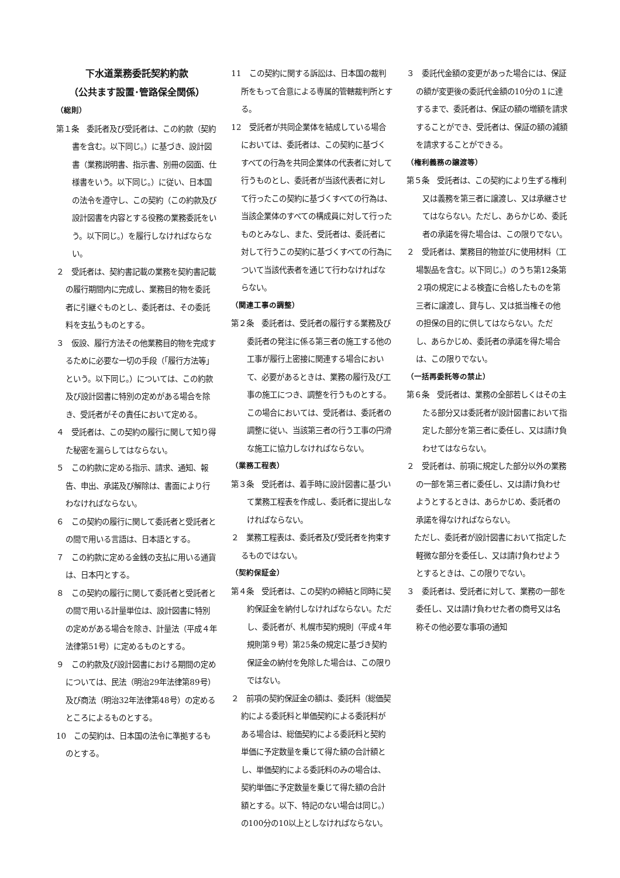下水道業務委託契約約款
（公共ます設置･管路保全関係）
（総則）
第１条　委託者及び受託者は、この約款（契約書を含む。以下同じ。）に基づき、設計図書（業務説明書、指示書、別冊の図面、仕様書をいう。以下同じ。）に従い、日本国の法令を遵守し、この契約（この約款及び設計図書を内容とする役務の業務委託をいう。以下同じ。）を履行しなければならない。
２　受託者は、契約書記載の業務を契約書記載の履行期間内に完成し、業務目的物を委託者に引継ぐものとし、委託者は、その委託料を支払うものとする。
３　仮設、履行方法その他業務目的物を完成するために必要な一切の手段（「履行方法等」という。以下同じ。）については、この約款及び設計図書に特別の定めがある場合を除き、受託者がその責任において定める。
４　受託者は、この契約の履行に関して知り得た秘密を漏らしてはならない。
５　この約款に定める指示、請求、通知、報告、申出、承諾及び解除は、書面により行わなければならない。
６　この契約の履行に関して委託者と受託者との間で用いる言語は、日本語とする。
７　この約款に定める金銭の支払に用いる通貨は、日本円とする。
８　この契約の履行に関して委託者と受託者との間で用いる計量単位は、設計図書に特別の定めがある場合を除き、計量法（平成４年法律第51号）に定めるものとする。
９　この約款及び設計図書における期間の定めについては、民法（明治29年法律第89号）及び商法（明治32年法律第48号）の定めるところによるものとする。
10　この契約は、日本国の法令に準拠するものとする。
11　この契約に関する訴訟は、日本国の裁判所をもって合意による専属的管轄裁判所とする。
12　受託者が共同企業体を結成している場合においては、委託者は、この契約に基づくすべての行為を共同企業体の代表者に対して行うものとし、委託者が当該代表者に対して行ったこの契約に基づくすべての行為は、当該企業体のすべての構成員に対して行ったものとみなし、また、受託者は、委託者に対して行うこの契約に基づくすべての行為について当該代表者を通じて行わなければならない。
（関連工事の調整）
第２条　委託者は、受託者の履行する業務及び委託者の発注に係る第三者の施工する他の工事が履行上密接に関連する場合において、必要があるときは、業務の履行及び工事の施工につき、調整を行うものとする。この場合においては、受託者は、委託者の調整に従い、当該第三者の行う工事の円滑な施工に協力しなければならない。
（業務工程表）
第３条　受託者は、着手時に設計図書に基づいて業務工程表を作成し、委託者に提出しなければならない。
２　業務工程表は、委託者及び受託者を拘束するものではない。
（契約保証金）
第４条　受託者は、この契約の締結と同時に契約保証金を納付しなければならない。ただし、委託者が、札幌市契約規則（平成４年規則第９号）第25条の規定に基づき契約保証金の納付を免除した場合は、この限りではない。
２　前項の契約保証金の額は、委託料（総価契約による委託料と単価契約による委託料がある場合は、総価契約による委託料と契約単価に予定数量を乗じて得た額の合計額とし、単価契約による委託料のみの場合は、契約単価に予定数量を乗じて得た額の合計額とする。以下、特記のない場合は同じ。）の100分の10以上としなければならない。
３　委託代金額の変更があった場合には、保証の額が変更後の委託代金額の10分の１に達するまで、委託者は、保証の額の増額を請求することができ、受託者は、保証の額の減額を請求することができる。
（権利義務の譲渡等）
第５条　受託者は、この契約により生ずる権利又は義務を第三者に譲渡し、又は承継させてはならない。ただし、あらかじめ、委託者の承諾を得た場合は、この限りでない。
２　受託者は、業務目的物並びに使用材料（工場製品を含む。以下同じ。）のうち第12条第２項の規定による検査に合格したものを第三者に譲渡し、貸与し、又は抵当権その他の担保の目的に供してはならない。ただし、あらかじめ、委託者の承諾を得た場合は、この限りでない。
（一括再委託等の禁止）
第６条　受託者は、業務の全部若しくはその主たる部分又は委託者が設計図書において指定した部分を第三者に委任し、又は請け負わせてはならない。
２　受託者は、前項に規定した部分以外の業務の一部を第三者に委任し、又は請け負わせようとするときは、あらかじめ、委託者の承諾を得なければならない。
　ただし、委託者が設計図書において指定した軽微な部分を委任し、又は請け負わせようとするときは、この限りでない。
３　委託者は、受託者に対して、業務の一部を委任し、又は請け負わせた者の商号又は名称その他必要な事項の通知